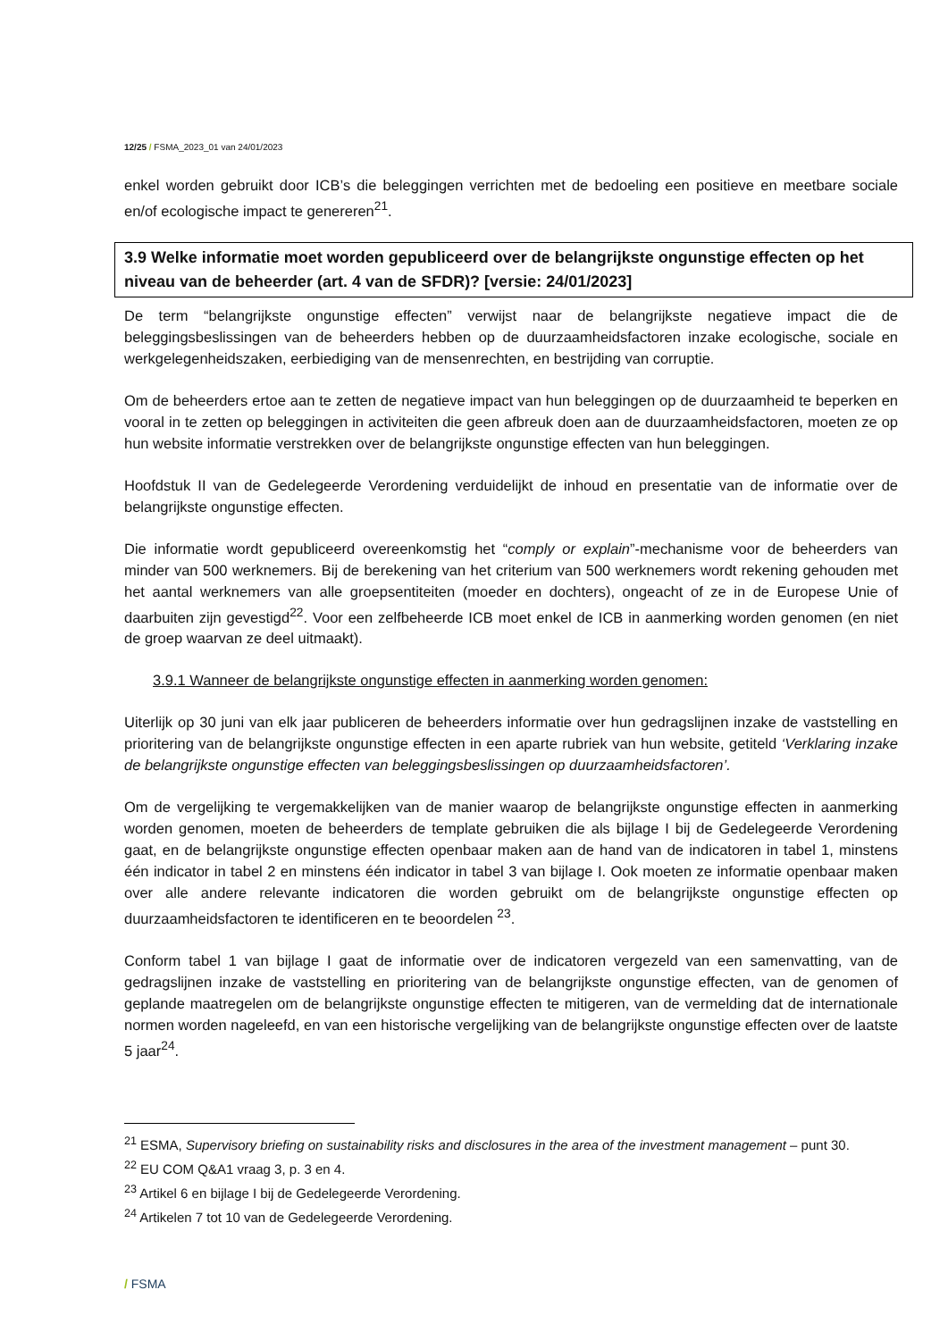12/25 / FSMA_2023_01 van 24/01/2023
enkel worden gebruikt door ICB’s die beleggingen verrichten met de bedoeling een positieve en meetbare sociale en/of ecologische impact te genereren<sup>21</sup>.
3.9 Welke informatie moet worden gepubliceerd over de belangrijkste ongunstige effecten op het niveau van de beheerder (art. 4 van de SFDR)? [versie: 24/01/2023]
De term “belangrijkste ongunstige effecten” verwijst naar de belangrijkste negatieve impact die de beleggingsbeslissingen van de beheerders hebben op de duurzaamheidsfactoren inzake ecologische, sociale en werkgelegenheidszaken, eerbiediging van de mensenrechten, en bestrijding van corruptie.
Om de beheerders ertoe aan te zetten de negatieve impact van hun beleggingen op de duurzaamheid te beperken en vooral in te zetten op beleggingen in activiteiten die geen afbreuk doen aan de duurzaamheidsfactoren, moeten ze op hun website informatie verstrekken over de belangrijkste ongunstige effecten van hun beleggingen.
Hoofdstuk II van de Gedelegeerde Verordening verduidelijkt de inhoud en presentatie van de informatie over de belangrijkste ongunstige effecten.
Die informatie wordt gepubliceerd overeenkomstig het “comply or explain”-mechanisme voor de beheerders van minder van 500 werknemers. Bij de berekening van het criterium van 500 werknemers wordt rekening gehouden met het aantal werknemers van alle groepsentiteiten (moeder en dochters), ongeacht of ze in de Europese Unie of daarbuiten zijn gevestigd<sup>22</sup>. Voor een zelfbeheerde ICB moet enkel de ICB in aanmerking worden genomen (en niet de groep waarvan ze deel uitmaakt).
3.9.1 Wanneer de belangrijkste ongunstige effecten in aanmerking worden genomen:
Uiterlijk op 30 juni van elk jaar publiceren de beheerders informatie over hun gedragslijnen inzake de vaststelling en prioritering van de belangrijkste ongunstige effecten in een aparte rubriek van hun website, getiteld ‘Verklaring inzake de belangrijkste ongunstige effecten van beleggingsbeslissingen op duurzaamheidsfactoren’.
Om de vergelijking te vergemakkelijken van de manier waarop de belangrijkste ongunstige effecten in aanmerking worden genomen, moeten de beheerders de template gebruiken die als bijlage I bij de Gedelegeerde Verordening gaat, en de belangrijkste ongunstige effecten openbaar maken aan de hand van de indicatoren in tabel 1, minstens één indicator in tabel 2 en minstens één indicator in tabel 3 van bijlage I. Ook moeten ze informatie openbaar maken over alle andere relevante indicatoren die worden gebruikt om de belangrijkste ongunstige effecten op duurzaamheidsfactoren te identificeren en te beoordelen <sup>23</sup>.
Conform tabel 1 van bijlage I gaat de informatie over de indicatoren vergezeld van een samenvatting, van de gedragslijnen inzake de vaststelling en prioritering van de belangrijkste ongunstige effecten, van de genomen of geplande maatregelen om de belangrijkste ongunstige effecten te mitigeren, van de vermelding dat de internationale normen worden nageleefd, en van een historische vergelijking van de belangrijkste ongunstige effecten over de laatste 5 jaar<sup>24</sup>.
<sup>21</sup> ESMA, Supervisory briefing on sustainability risks and disclosures in the area of the investment management – punt 30.
<sup>22</sup> EU COM Q&A1 vraag 3, p. 3 en 4.
<sup>23</sup> Artikel 6 en bijlage I bij de Gedelegeerde Verordening.
<sup>24</sup> Artikelen 7 tot 10 van de Gedelegeerde Verordening.
/ FSMA